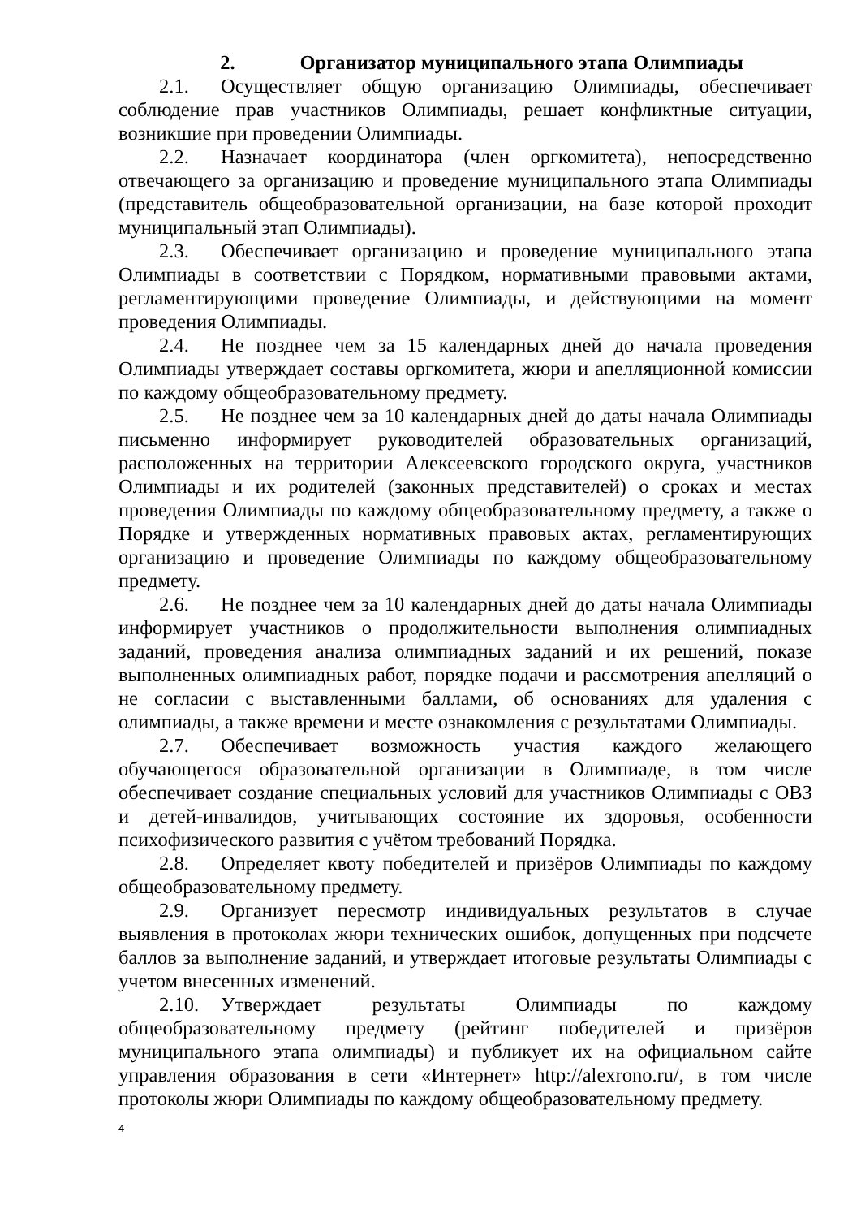2. Организатор муниципального этапа Олимпиады
2.1. Осуществляет общую организацию Олимпиады, обеспечивает соблюдение прав участников Олимпиады, решает конфликтные ситуации, возникшие при проведении Олимпиады.
2.2. Назначает координатора (член оргкомитета), непосредственно отвечающего за организацию и проведение муниципального этапа Олимпиады (представитель общеобразовательной организации, на базе которой проходит муниципальный этап Олимпиады).
2.3. Обеспечивает организацию и проведение муниципального этапа Олимпиады в соответствии с Порядком, нормативными правовыми актами, регламентирующими проведение Олимпиады, и действующими на момент проведения Олимпиады.
2.4. Не позднее чем за 15 календарных дней до начала проведения Олимпиады утверждает составы оргкомитета, жюри и апелляционной комиссии по каждому общеобразовательному предмету.
2.5. Не позднее чем за 10 календарных дней до даты начала Олимпиады письменно информирует руководителей образовательных организаций, расположенных на территории Алексеевского городского округа, участников Олимпиады и их родителей (законных представителей) о сроках и местах проведения Олимпиады по каждому общеобразовательному предмету, а также о Порядке и утвержденных нормативных правовых актах, регламентирующих организацию и проведение Олимпиады по каждому общеобразовательному предмету.
2.6. Не позднее чем за 10 календарных дней до даты начала Олимпиады информирует участников о продолжительности выполнения олимпиадных заданий, проведения анализа олимпиадных заданий и их решений, показе выполненных олимпиадных работ, порядке подачи и рассмотрения апелляций о не согласии с выставленными баллами, об основаниях для удаления с олимпиады, а также времени и месте ознакомления с результатами Олимпиады.
2.7. Обеспечивает возможность участия каждого желающего обучающегося образовательной организации в Олимпиаде, в том числе обеспечивает создание специальных условий для участников Олимпиады с ОВЗ и детей-инвалидов, учитывающих состояние их здоровья, особенности психофизического развития с учётом требований Порядка.
2.8. Определяет квоту победителей и призёров Олимпиады по каждому общеобразовательному предмету.
2.9. Организует пересмотр индивидуальных результатов в случае выявления в протоколах жюри технических ошибок, допущенных при подсчете баллов за выполнение заданий, и утверждает итоговые результаты Олимпиады с учетом внесенных изменений.
2.10. Утверждает результаты Олимпиады по каждому общеобразовательному предмету (рейтинг победителей и призёров муниципального этапа олимпиады) и публикует их на официальном сайте управления образования в сети «Интернет» http://alexrono.ru/, в том числе протоколы жюри Олимпиады по каждому общеобразовательному предмету.
4